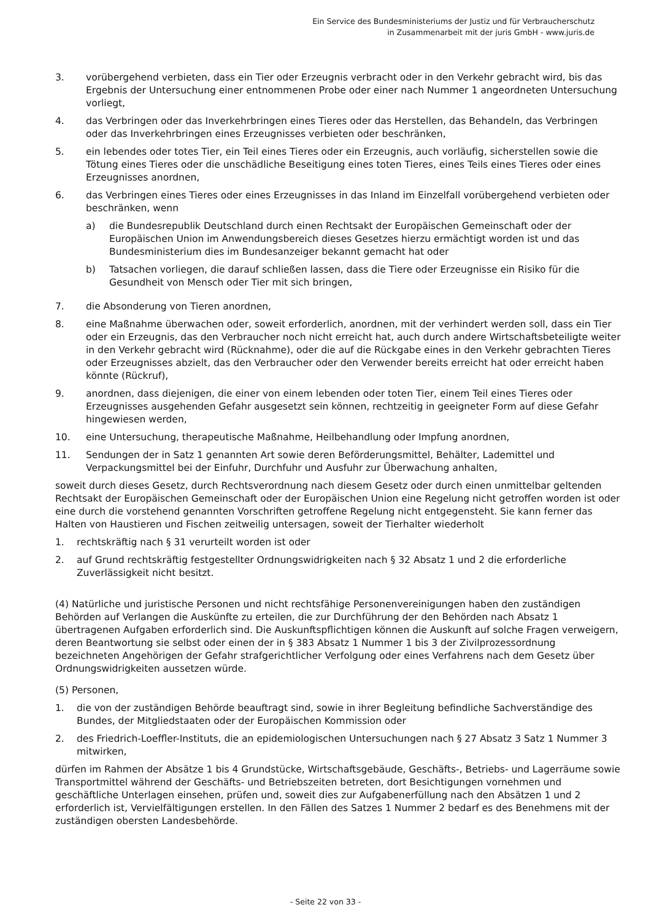Ein Service des Bundesministeriums der Justiz und für Verbraucherschutz
in Zusammenarbeit mit der juris GmbH - www.juris.de
3. vorübergehend verbieten, dass ein Tier oder Erzeugnis verbracht oder in den Verkehr gebracht wird, bis das Ergebnis der Untersuchung einer entnommenen Probe oder einer nach Nummer 1 angeordneten Untersuchung vorliegt,
4. das Verbringen oder das Inverkehrbringen eines Tieres oder das Herstellen, das Behandeln, das Verbringen oder das Inverkehrbringen eines Erzeugnisses verbieten oder beschränken,
5. ein lebendes oder totes Tier, ein Teil eines Tieres oder ein Erzeugnis, auch vorläufig, sicherstellen sowie die Tötung eines Tieres oder die unschädliche Beseitigung eines toten Tieres, eines Teils eines Tieres oder eines Erzeugnisses anordnen,
6. das Verbringen eines Tieres oder eines Erzeugnisses in das Inland im Einzelfall vorübergehend verbieten oder beschränken, wenn
a) die Bundesrepublik Deutschland durch einen Rechtsakt der Europäischen Gemeinschaft oder der Europäischen Union im Anwendungsbereich dieses Gesetzes hierzu ermächtigt worden ist und das Bundesministerium dies im Bundesanzeiger bekannt gemacht hat oder
b) Tatsachen vorliegen, die darauf schließen lassen, dass die Tiere oder Erzeugnisse ein Risiko für die Gesundheit von Mensch oder Tier mit sich bringen,
7. die Absonderung von Tieren anordnen,
8. eine Maßnahme überwachen oder, soweit erforderlich, anordnen, mit der verhindert werden soll, dass ein Tier oder ein Erzeugnis, das den Verbraucher noch nicht erreicht hat, auch durch andere Wirtschaftsbeteiligte weiter in den Verkehr gebracht wird (Rücknahme), oder die auf die Rückgabe eines in den Verkehr gebrachten Tieres oder Erzeugnisses abzielt, das den Verbraucher oder den Verwender bereits erreicht hat oder erreicht haben könnte (Rückruf),
9. anordnen, dass diejenigen, die einer von einem lebenden oder toten Tier, einem Teil eines Tieres oder Erzeugnisses ausgehenden Gefahr ausgesetzt sein können, rechtzeitig in geeigneter Form auf diese Gefahr hingewiesen werden,
10. eine Untersuchung, therapeutische Maßnahme, Heilbehandlung oder Impfung anordnen,
11. Sendungen der in Satz 1 genannten Art sowie deren Beförderungsmittel, Behälter, Lademittel und Verpackungsmittel bei der Einfuhr, Durchfuhr und Ausfuhr zur Überwachung anhalten,
soweit durch dieses Gesetz, durch Rechtsverordnung nach diesem Gesetz oder durch einen unmittelbar geltenden Rechtsakt der Europäischen Gemeinschaft oder der Europäischen Union eine Regelung nicht getroffen worden ist oder eine durch die vorstehend genannten Vorschriften getroffene Regelung nicht entgegensteht. Sie kann ferner das Halten von Haustieren und Fischen zeitweilig untersagen, soweit der Tierhalter wiederholt
1. rechtskräftig nach § 31 verurteilt worden ist oder
2. auf Grund rechtskräftig festgestellter Ordnungswidrigkeiten nach § 32 Absatz 1 und 2 die erforderliche Zuverlässigkeit nicht besitzt.
(4) Natürliche und juristische Personen und nicht rechtsfähige Personenvereinigungen haben den zuständigen Behörden auf Verlangen die Auskünfte zu erteilen, die zur Durchführung der den Behörden nach Absatz 1 übertragenen Aufgaben erforderlich sind. Die Auskunftspflichtigen können die Auskunft auf solche Fragen verweigern, deren Beantwortung sie selbst oder einen der in § 383 Absatz 1 Nummer 1 bis 3 der Zivilprozessordnung bezeichneten Angehörigen der Gefahr strafgerichtlicher Verfolgung oder eines Verfahrens nach dem Gesetz über Ordnungswidrigkeiten aussetzen würde.
(5) Personen,
1. die von der zuständigen Behörde beauftragt sind, sowie in ihrer Begleitung befindliche Sachverständige des Bundes, der Mitgliedstaaten oder der Europäischen Kommission oder
2. des Friedrich-Loeffler-Instituts, die an epidemiologischen Untersuchungen nach § 27 Absatz 3 Satz 1 Nummer 3 mitwirken,
dürfen im Rahmen der Absätze 1 bis 4 Grundstücke, Wirtschaftsgebäude, Geschäfts-, Betriebs- und Lagerräume sowie Transportmittel während der Geschäfts- und Betriebszeiten betreten, dort Besichtigungen vornehmen und geschäftliche Unterlagen einsehen, prüfen und, soweit dies zur Aufgabenerfüllung nach den Absätzen 1 und 2 erforderlich ist, Vervielfältigungen erstellen. In den Fällen des Satzes 1 Nummer 2 bedarf es des Benehmens mit der zuständigen obersten Landesbehörde.
- Seite 22 von 33 -